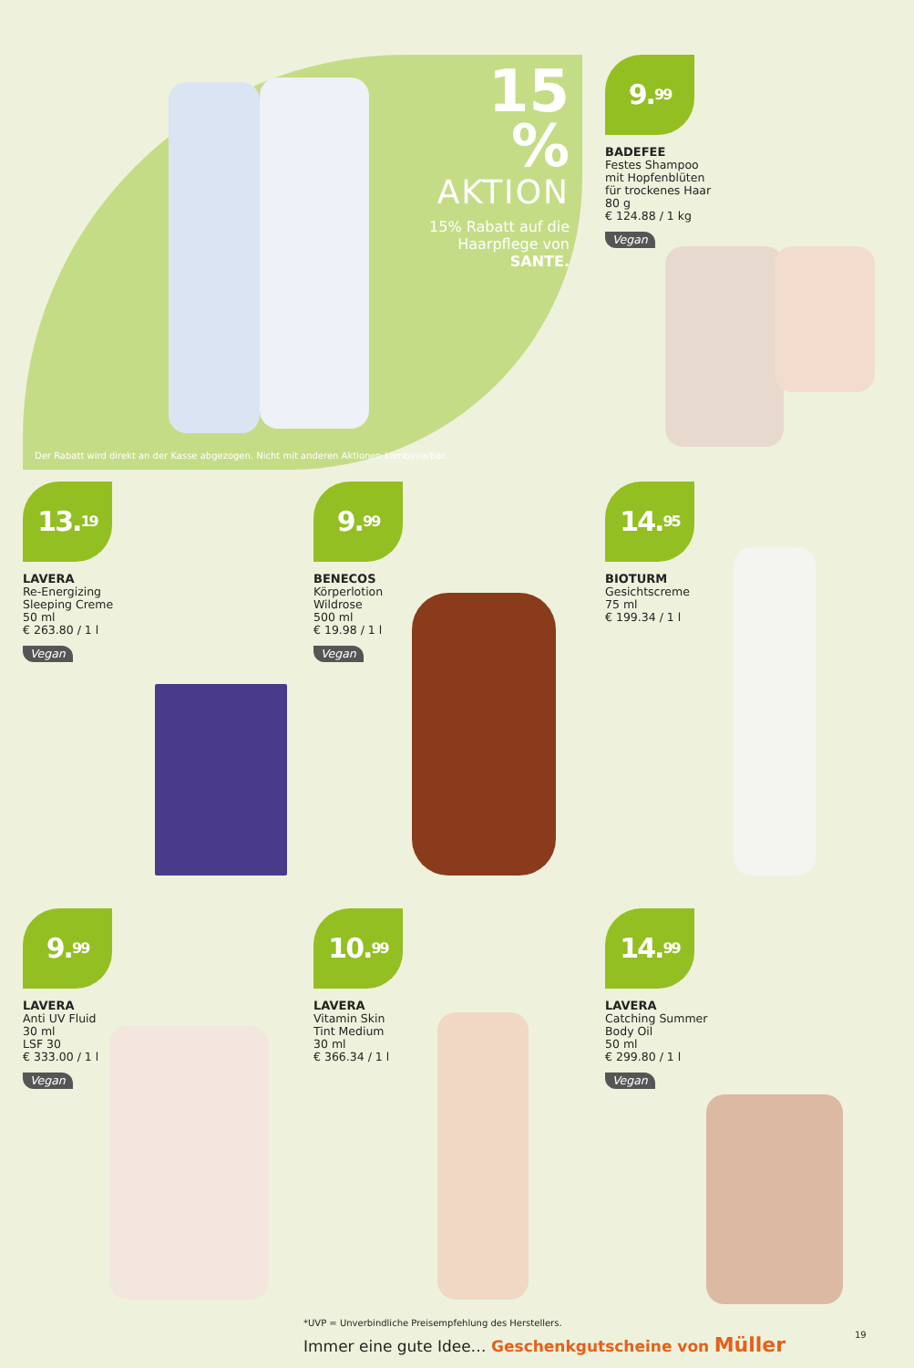15 %
AKTION
15% Rabatt auf die Haarpflege von SANTE.
Der Rabatt wird direkt an der Kasse abgezogen. Nicht mit anderen Aktionen kombinierbar.
9.<sup>99</sup>
BADEFEE
Festes Shampoo
mit Hopfenblüten
für trockenes Haar
80 g
€ 124.88 / 1 kg
Vegan
13.<sup>19</sup>
LAVERA
Re-Energizing
Sleeping Creme
50 ml
€ 263.80 / 1 l
Vegan
9.<sup>99</sup>
BENECOS
Körperlotion
Wildrose
500 ml
€ 19.98 / 1 l
Vegan
14.<sup>95</sup>
BIOTURM
Gesichtscreme
75 ml
€ 199.34 / 1 l
9.<sup>99</sup>
LAVERA
Anti UV Fluid
30 ml
LSF 30
€ 333.00 / 1 l
Vegan
10.<sup>99</sup>
LAVERA
Vitamin Skin
Tint Medium
30 ml
€ 366.34 / 1 l
14.<sup>99</sup>
LAVERA
Catching Summer
Body Oil
50 ml
€ 299.80 / 1 l
Vegan
*UVP = Unverbindliche Preisempfehlung des Herstellers.
Immer eine gute Idee… Geschenkgutscheine von Müller
19